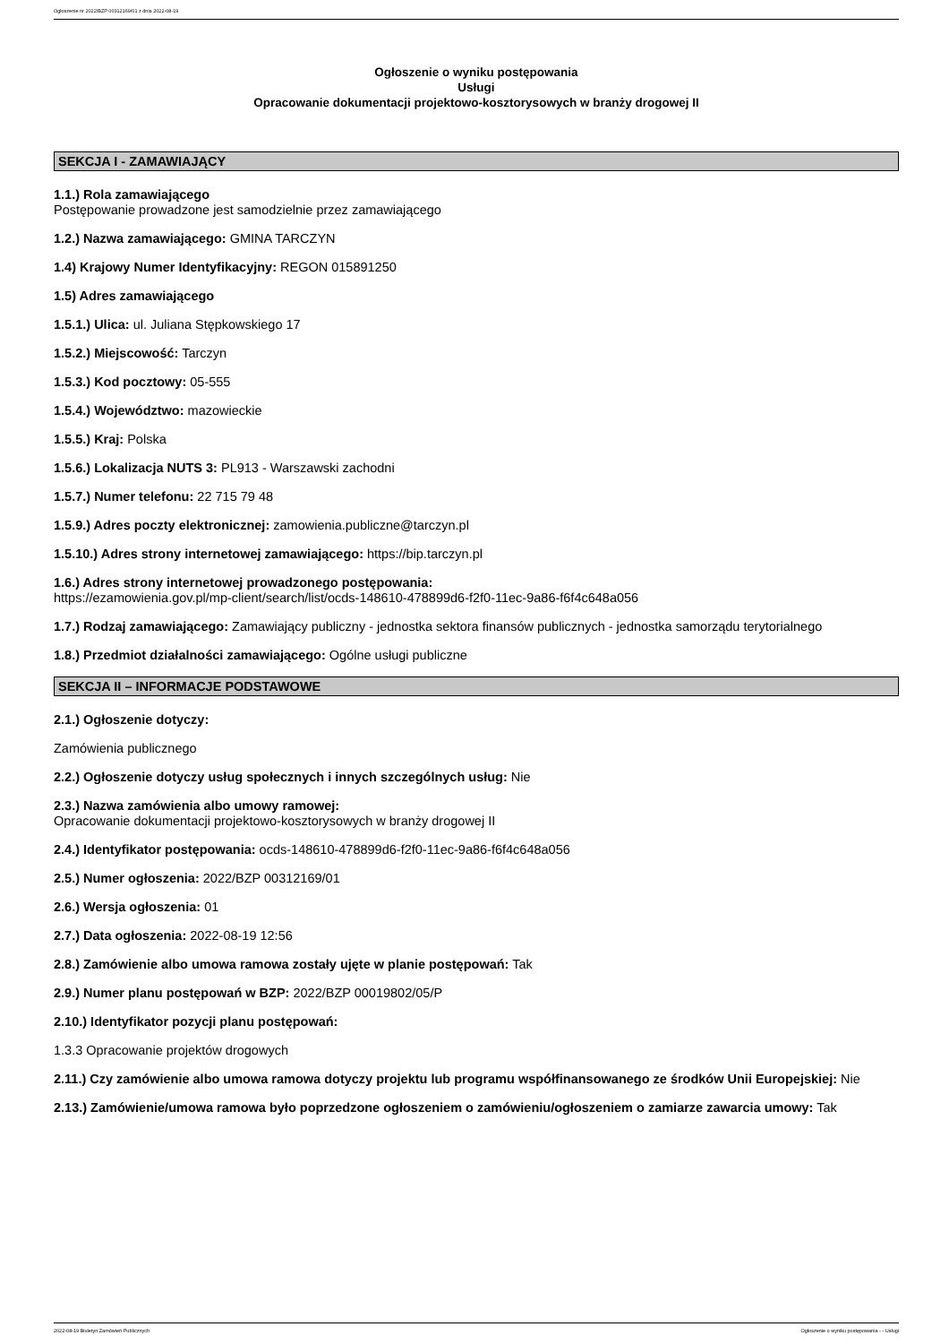Ogłoszenie nr 2022/BZP 00312169/01 z dnia 2022-08-19
Ogłoszenie o wyniku postępowania
Usługi
Opracowanie dokumentacji projektowo-kosztorysowych w branży drogowej II
SEKCJA I - ZAMAWIAJĄCY
1.1.) Rola zamawiającego
Postępowanie prowadzone jest samodzielnie przez zamawiającego
1.2.) Nazwa zamawiającego: GMINA TARCZYN
1.4) Krajowy Numer Identyfikacyjny: REGON 015891250
1.5) Adres zamawiającego
1.5.1.) Ulica: ul. Juliana Stępkowskiego 17
1.5.2.) Miejscowość: Tarczyn
1.5.3.) Kod pocztowy: 05-555
1.5.4.) Województwo: mazowieckie
1.5.5.) Kraj: Polska
1.5.6.) Lokalizacja NUTS 3: PL913 - Warszawski zachodni
1.5.7.) Numer telefonu: 22 715 79 48
1.5.9.) Adres poczty elektronicznej: zamowienia.publiczne@tarczyn.pl
1.5.10.) Adres strony internetowej zamawiającego: https://bip.tarczyn.pl
1.6.) Adres strony internetowej prowadzonego postępowania:
https://ezamowienia.gov.pl/mp-client/search/list/ocds-148610-478899d6-f2f0-11ec-9a86-f6f4c648a056
1.7.) Rodzaj zamawiającego: Zamawiający publiczny - jednostka sektora finansów publicznych - jednostka samorządu terytorialnego
1.8.) Przedmiot działalności zamawiającego: Ogólne usługi publiczne
SEKCJA II – INFORMACJE PODSTAWOWE
2.1.) Ogłoszenie dotyczy:
Zamówienia publicznego
2.2.) Ogłoszenie dotyczy usług społecznych i innych szczególnych usług: Nie
2.3.) Nazwa zamówienia albo umowy ramowej:
Opracowanie dokumentacji projektowo-kosztorysowych w branży drogowej II
2.4.) Identyfikator postępowania: ocds-148610-478899d6-f2f0-11ec-9a86-f6f4c648a056
2.5.) Numer ogłoszenia: 2022/BZP 00312169/01
2.6.) Wersja ogłoszenia: 01
2.7.) Data ogłoszenia: 2022-08-19 12:56
2.8.) Zamówienie albo umowa ramowa zostały ujęte w planie postępowań: Tak
2.9.) Numer planu postępowań w BZP: 2022/BZP 00019802/05/P
2.10.) Identyfikator pozycji planu postępowań:
1.3.3 Opracowanie projektów drogowych
2.11.) Czy zamówienie albo umowa ramowa dotyczy projektu lub programu współfinansowanego ze środków Unii Europejskiej: Nie
2.13.) Zamówienie/umowa ramowa było poprzedzone ogłoszeniem o zamówieniu/ogłoszeniem o zamiarze zawarcia umowy: Tak
2022-08-19 Biuletyn Zamówień Publicznych Ogłoszenie o wyniku postępowania - - Usługi